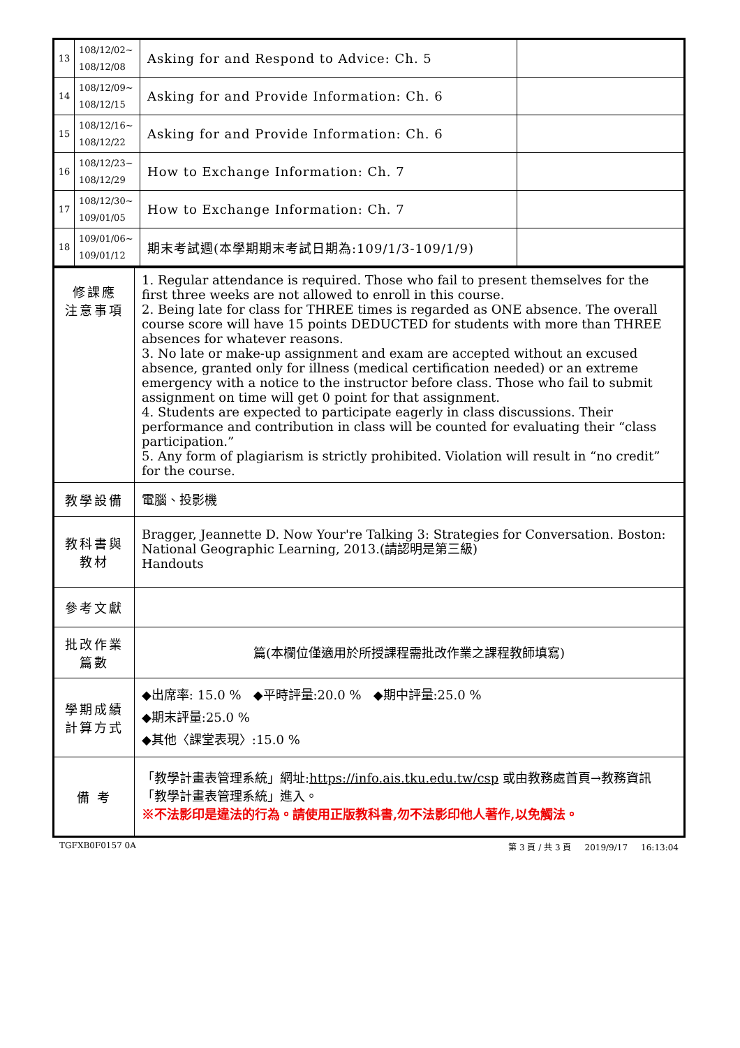| 13 | 108/12/02~ 108/12/08 | Asking for and Respond to Advice: Ch. 5 | |
| 14 | 108/12/09~ 108/12/15 | Asking for and Provide Information: Ch. 6 | |
| 15 | 108/12/16~ 108/12/22 | Asking for and Provide Information: Ch. 6 | |
| 16 | 108/12/23~ 108/12/29 | How to Exchange Information: Ch. 7 | |
| 17 | 108/12/30~ 109/01/05 | How to Exchange Information: Ch. 7 | |
| 18 | 109/01/06~ 109/01/12 | 期末考試週(本學期期末考試日期為:109/1/3-109/1/9) | |
| 修課應 注意事項 | 1. Regular attendance is required. Those who fail to present themselves for the first three weeks are not allowed to enroll in this course. 2. Being late for class for THREE times is regarded as ONE absence. The overall course score will have 15 points DEDUCTED for students with more than THREE absences for whatever reasons. 3. No late or make-up assignment and exam are accepted without an excused absence, granted only for illness (medical certification needed) or an extreme emergency with a notice to the instructor before class. Those who fail to submit assignment on time will get 0 point for that assignment. 4. Students are expected to participate eagerly in class discussions. Their performance and contribution in class will be counted for evaluating their “class participation.” 5. Any form of plagiarism is strictly prohibited. Violation will result in “no credit” for the course. |
| 教學設備 | 電腦、投影機 |
| 教科書與 教材 | Bragger, Jeannette D. Now Your're Talking 3: Strategies for Conversation. Boston: National Geographic Learning, 2013.(請認明是第三級) Handouts |
| 參考文獻 | |
| 批改作業 篇數 | 篇(本欄位僅適用於所授課程需批改作業之課程教師填寫) |
| 學期成績 計算方式 | ◆出席率: 15.0 % ◆平時評量:20.0 % ◆期中評量:25.0 % ◆期末評量:25.0 % ◆其他〈課堂表現〉:15.0 % |
| 備 考 | 「教學計畫表管理系統」網址: https://info.ais.tku.edu.tw/csp 或由教務處首頁→教務資訊「教學計畫表管理系統」進入。 ※不法影印是違法的行為。請使用正版教科書,勿不法影印他人著作,以免觸法。 |
TGFXB0F0157 0A 第 3 頁 / 共 3 頁 2019/9/17 16:13:04